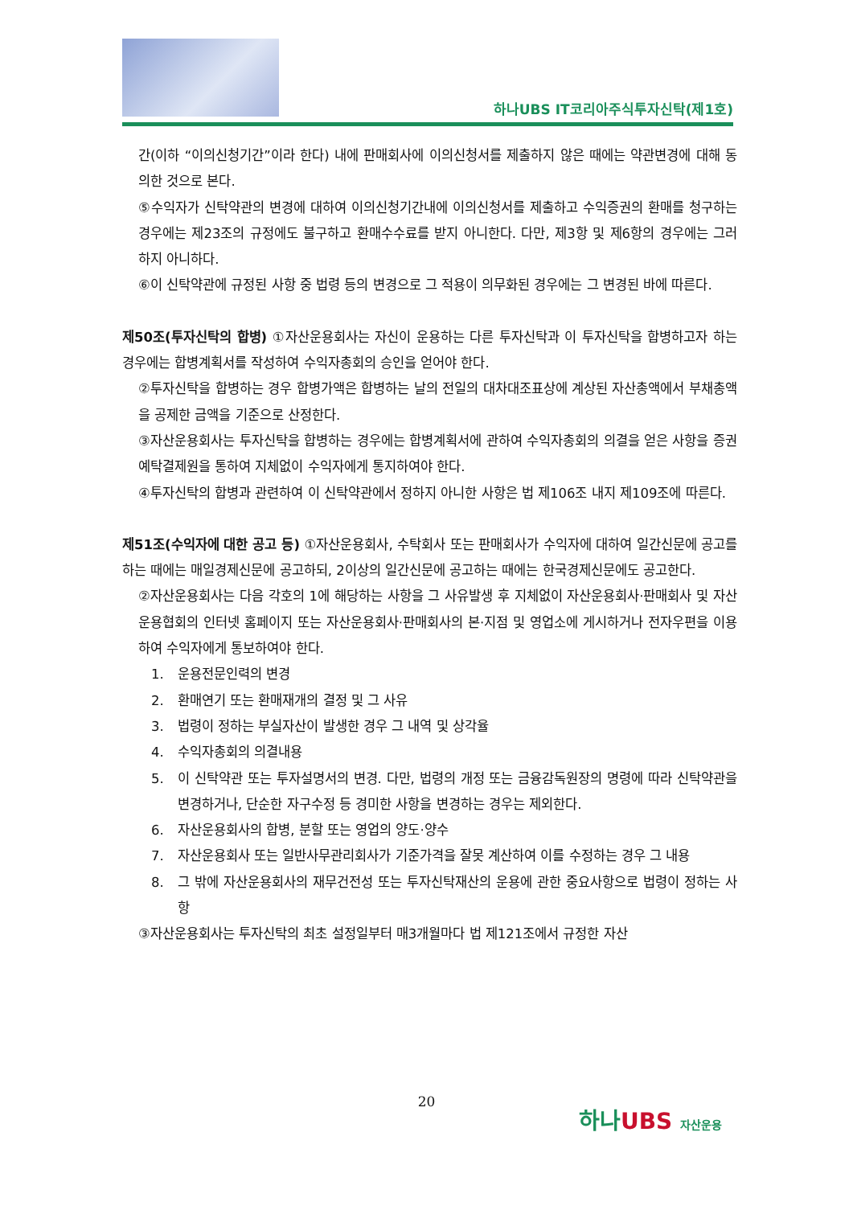하나UBS IT코리아주식투자신탁(제1호)
간(이하 “이의신청기간”이라 한다) 내에 판매회사에 이의신청서를 제출하지 않은 때에는 약관변경에 대해 동의한 것으로 본다.
⑤수익자가 신탁약관의 변경에 대하여 이의신청기간내에 이의신청서를 제출하고 수익증권의 환매를 청구하는 경우에는 제23조의 규정에도 불구하고 환매수수료를 받지 아니한다. 다만, 제3항 및 제6항의 경우에는 그러하지 아니하다.
⑥이 신탁약관에 규정된 사항 중 법령 등의 변경으로 그 적용이 의무화된 경우에는 그 변경된 바에 따른다.
제50조(투자신탁의 합병) ①자산운용회사는 자신이 운용하는 다른 투자신탁과 이 투자신탁을 합병하고자 하는 경우에는 합병계획서를 작성하여 수익자총회의 승인을 얻어야 한다.
②투자신탁을 합병하는 경우 합병가액은 합병하는 날의 전일의 대차대조표상에 계상된 자산총액에서 부채총액을 공제한 금액을 기준으로 산정한다.
③자산운용회사는 투자신탁을 합병하는 경우에는 합병계획서에 관하여 수익자총회의 의결을 얻은 사항을 증권예탁결제원을 통하여 지체없이 수익자에게 통지하여야 한다.
④투자신탁의 합병과 관련하여 이 신탁약관에서 정하지 아니한 사항은 법 제106조 내지 제109조에 따른다.
제51조(수익자에 대한 공고 등) ①자산운용회사, 수탁회사 또는 판매회사가 수익자에 대하여 일간신문에 공고를 하는 때에는 매일경제신문에 공고하되, 2이상의 일간신문에 공고하는 때에는 한국경제신문에도 공고한다.
②자산운용회사는 다음 각호의 1에 해당하는 사항을 그 사유발생 후 지체없이 자산운용회사·판매회사 및 자산운용협회의 인터넷 홈페이지 또는 자산운용회사·판매회사의 본·지점 및 영업소에 게시하거나 전자우편을 이용하여 수익자에게 통보하여야 한다.
1. 운용전문인력의 변경
2. 환매연기 또는 환매재개의 결정 및 그 사유
3. 법령이 정하는 부실자산이 발생한 경우 그 내역 및 상각율
4. 수익자총회의 의결내용
5. 이 신탁약관 또는 투자설명서의 변경. 다만, 법령의 개정 또는 금융감독원장의 명령에 따라 신탁약관을 변경하거나, 단순한 자구수정 등 경미한 사항을 변경하는 경우는 제외한다.
6. 자산운용회사의 합병, 분할 또는 영업의 양도·양수
7. 자산운용회사 또는 일반사무관리회사가 기준가격을 잘못 계산하여 이를 수정하는 경우 그 내용
8. 그 밖에 자산운용회사의 재무건전성 또는 투자신탁재산의 운용에 관한 중요사항으로 법령이 정하는 사항
③자산운용회사는 투자신탁의 최초 설정일부터 매3개월마다 법 제121조에서 규정한 자산
20
하나UBS 자산운용